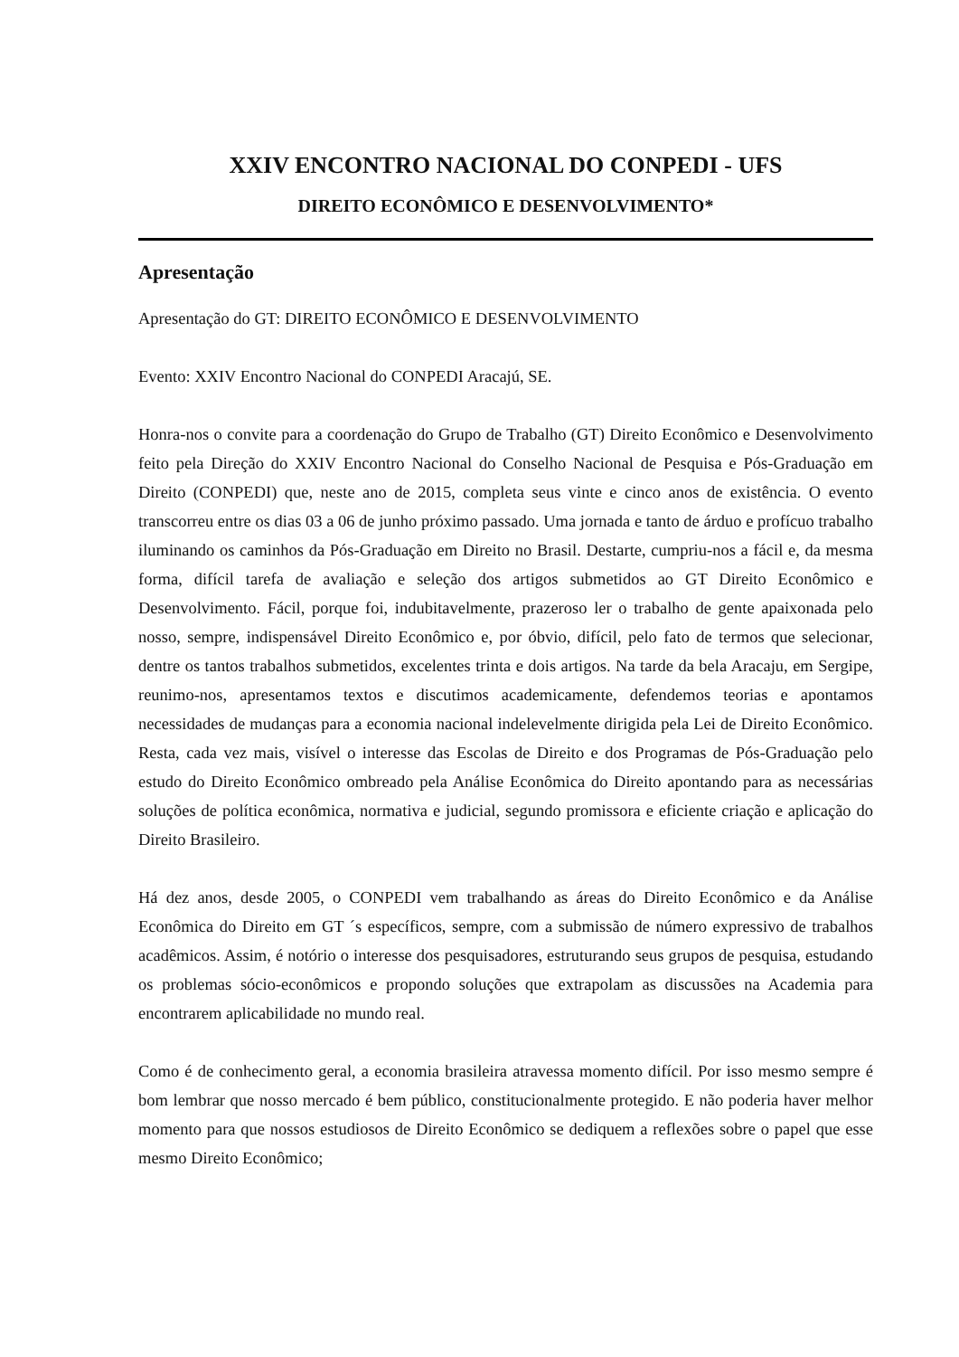XXIV ENCONTRO NACIONAL DO CONPEDI - UFS
DIREITO ECONÔMICO E DESENVOLVIMENTO*
Apresentação
Apresentação do GT: DIREITO ECONÔMICO E DESENVOLVIMENTO
Evento: XXIV Encontro Nacional do CONPEDI Aracajú, SE.
Honra-nos o convite para a coordenação do Grupo de Trabalho (GT) Direito Econômico e Desenvolvimento feito pela Direção do XXIV Encontro Nacional do Conselho Nacional de Pesquisa e Pós-Graduação em Direito (CONPEDI) que, neste ano de 2015, completa seus vinte e cinco anos de existência. O evento transcorreu entre os dias 03 a 06 de junho próximo passado. Uma jornada e tanto de árduo e profícuo trabalho iluminando os caminhos da Pós-Graduação em Direito no Brasil. Destarte, cumpriu-nos a fácil e, da mesma forma, difícil tarefa de avaliação e seleção dos artigos submetidos ao GT Direito Econômico e Desenvolvimento. Fácil, porque foi, indubitavelmente, prazeroso ler o trabalho de gente apaixonada pelo nosso, sempre, indispensável Direito Econômico e, por óbvio, difícil, pelo fato de termos que selecionar, dentre os tantos trabalhos submetidos, excelentes trinta e dois artigos. Na tarde da bela Aracaju, em Sergipe, reunimo-nos, apresentamos textos e discutimos academicamente, defendemos teorias e apontamos necessidades de mudanças para a economia nacional indelevelmente dirigida pela Lei de Direito Econômico. Resta, cada vez mais, visível o interesse das Escolas de Direito e dos Programas de Pós-Graduação pelo estudo do Direito Econômico ombreado pela Análise Econômica do Direito apontando para as necessárias soluções de política econômica, normativa e judicial, segundo promissora e eficiente criação e aplicação do Direito Brasileiro.
Há dez anos, desde 2005, o CONPEDI vem trabalhando as áreas do Direito Econômico e da Análise Econômica do Direito em GT ´s específicos, sempre, com a submissão de número expressivo de trabalhos acadêmicos. Assim, é notório o interesse dos pesquisadores, estruturando seus grupos de pesquisa, estudando os problemas sócio-econômicos e propondo soluções que extrapolam as discussões na Academia para encontrarem aplicabilidade no mundo real.
Como é de conhecimento geral, a economia brasileira atravessa momento difícil. Por isso mesmo sempre é bom lembrar que nosso mercado é bem público, constitucionalmente protegido. E não poderia haver melhor momento para que nossos estudiosos de Direito Econômico se dediquem a reflexões sobre o papel que esse mesmo Direito Econômico;